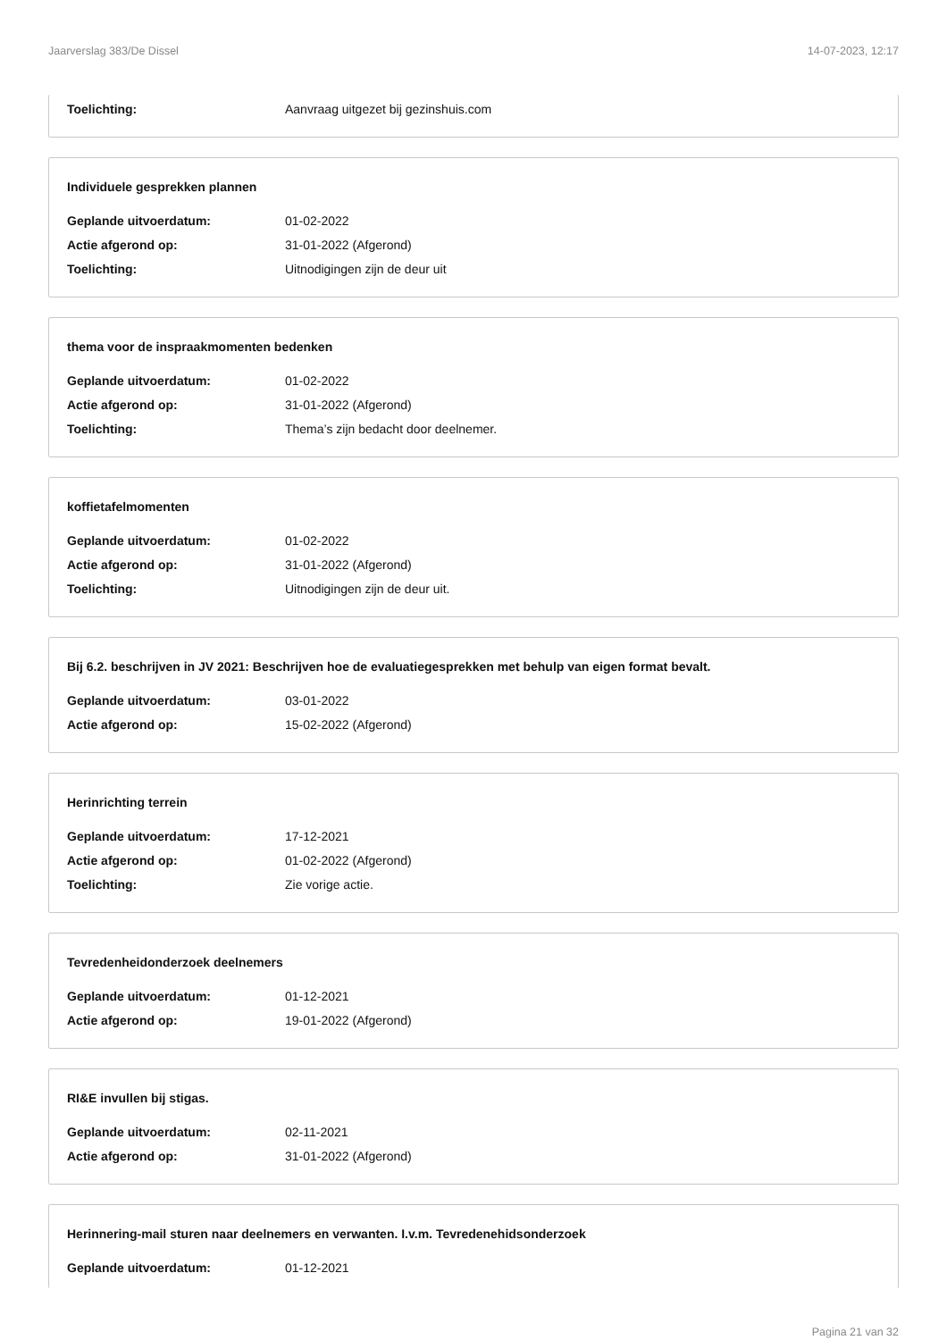Jaarverslag 383/De Dissel 14-07-2023, 12:17
Toelichting: Aanvraag uitgezet bij gezinshuis.com
Individuele gesprekken plannen
Geplande uitvoerdatum: 01-02-2022
Actie afgerond op: 31-01-2022 (Afgerond)
Toelichting: Uitnodigingen zijn de deur uit
thema voor de inspraakmomenten bedenken
Geplande uitvoerdatum: 01-02-2022
Actie afgerond op: 31-01-2022 (Afgerond)
Toelichting: Thema’s zijn bedacht door deelnemer.
koffietafelmomenten
Geplande uitvoerdatum: 01-02-2022
Actie afgerond op: 31-01-2022 (Afgerond)
Toelichting: Uitnodigingen zijn de deur uit.
Bij 6.2. beschrijven in JV 2021: Beschrijven hoe de evaluatiegesprekken met behulp van eigen format bevalt.
Geplande uitvoerdatum: 03-01-2022
Actie afgerond op: 15-02-2022 (Afgerond)
Herinrichting terrein
Geplande uitvoerdatum: 17-12-2021
Actie afgerond op: 01-02-2022 (Afgerond)
Toelichting: Zie vorige actie.
Tevredenheidonderzoek deelnemers
Geplande uitvoerdatum: 01-12-2021
Actie afgerond op: 19-01-2022 (Afgerond)
RI&E invullen bij stigas.
Geplande uitvoerdatum: 02-11-2021
Actie afgerond op: 31-01-2022 (Afgerond)
Herinnering-mail sturen naar deelnemers en verwanten. I.v.m. Tevredenehidsonderzoek
Geplande uitvoerdatum: 01-12-2021
Pagina 21 van 32